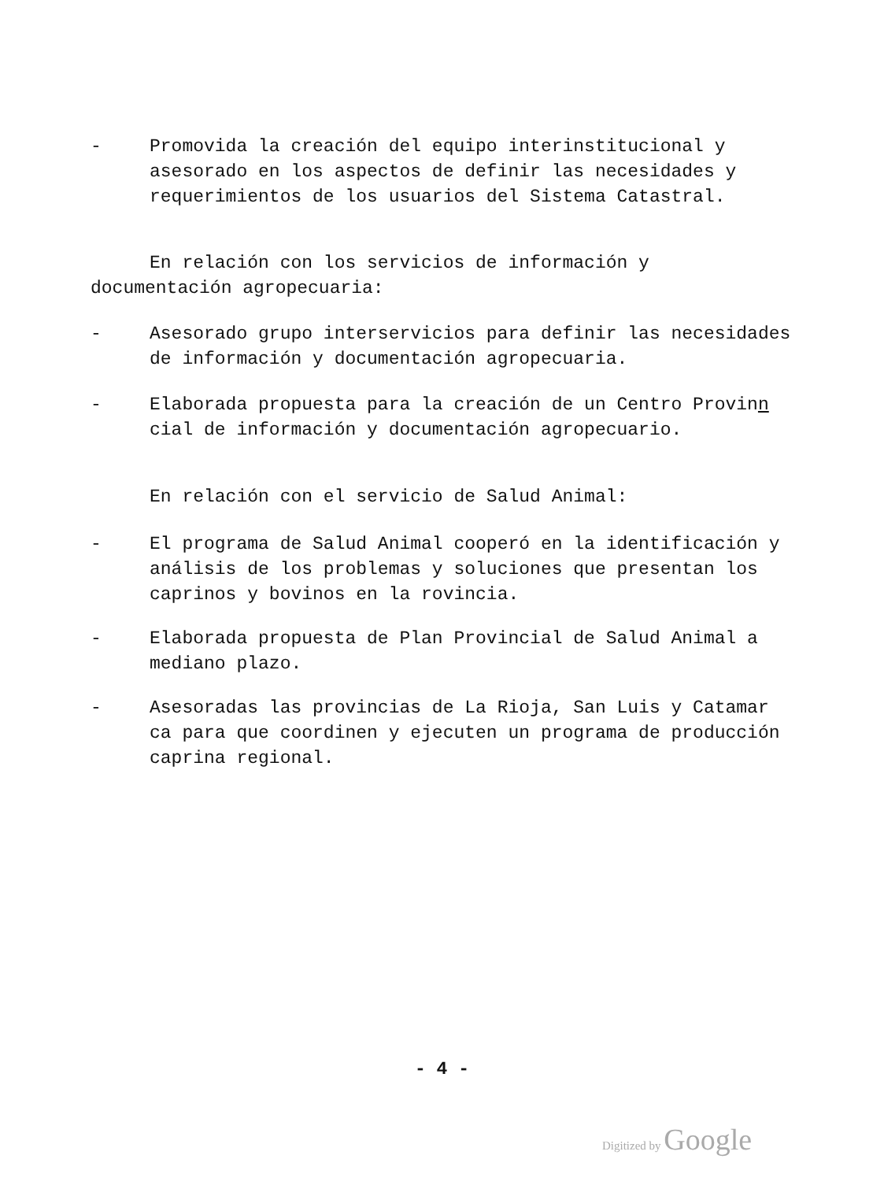- Promovida la creación del equipo interinstitucional y asesorado en los aspectos de definir las necesidades y requerimientos de los usuarios del Sistema Catastral.
En relación con los servicios de información y documentación agropecuaria:
- Asesorado grupo interservicios para definir las necesidades de información y documentación agropecuaria.
- Elaborada propuesta para la creación de un Centro Provinn cial de información y documentación agropecuario.
En relación con el servicio de Salud Animal:
- El programa de Salud Animal cooperó en la identificación y análisis de los problemas y soluciones que presentan los caprinos y bovinos en la rovincia.
- Elaborada propuesta de Plan Provincial de Salud Animal a mediano plazo.
- Asesoradas las provincias de La Rioja, San Luis y Catamar ca para que coordinen y ejecuten un programa de producción caprina regional.
- 4 -
Digitized by Google